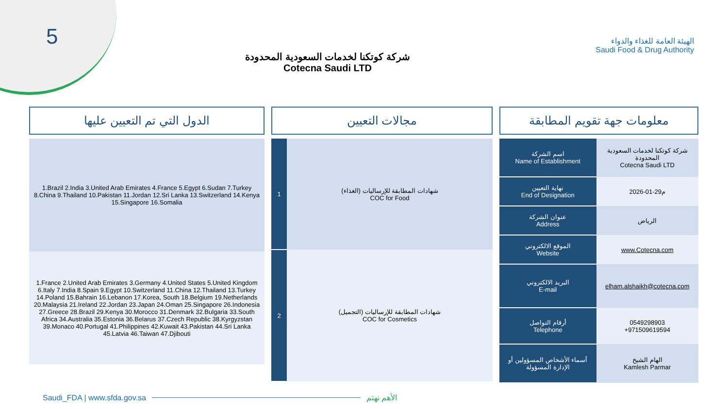5
شركة كوتكنا لخدمات السعودية المحدودة
Cotecna Saudi LTD
الهيئة العامة للغذاء والدواء
Saudi Food & Drug Authority
الدول التي تم التعيين عليها
| 1.Brazil 2.India 3.United Arab Emirates 4.France 5.Egypt 6.Sudan 7.Turkey 8.China 9.Thailand 10.Pakistan 11.Jordan 12.Sri Lanka 13.Switzerland 14.Kenya 15.Singapore 16.Somalia |
| 1.France 2.United Arab Emirates 3.Germany 4.United States 5.United Kingdom 6.Italy 7.India 8.Spain 9.Egypt 10.Switzerland 11.China 12.Thailand 13.Turkey 14.Poland 15.Bahrain 16.Lebanon 17.Korea, South 18.Belgium 19.Netherlands 20.Malaysia 21.Ireland 22.Jordan 23.Japan 24.Oman 25.Singapore 26.Indonesia 27.Greece 28.Brazil 29.Kenya 30.Morocco 31.Denmark 32.Bulgaria 33.South Africa 34.Australia 35.Estonia 36.Belarus 37.Czech Republic 38.Kyrgyzstan 39.Monaco 40.Portugal 41.Philippines 42.Kuwait 43.Pakistan 44.Sri Lanka 45.Latvia 46.Taiwan 47.Djibouti |
مجالات التعيين
| 1 | شهادات المطابقة للإرساليات (الغذاء) COC for Food |
| 2 | شهادات المطابقة للإرساليات (التجميل) COC for Cosmetics |
معلومات جهة تقويم المطابقة
| اسم الشركة Name of Establishment | شركة كوتكنا لخدمات السعودية المحدودة Cotecna Saudi LTD |
| نهاية التعيين End of Designation | 2026-01-29م |
| عنوان الشركة Address | الرياض |
| الموقع الالكتروني Website | www.Cotecna.com |
| البريد الالكتروني E-mail | elham.alshaikh@cotecna.com |
| أرقام التواصل Telephone | 0549298903 +971509619594 |
| أسماء الأشخاص المسؤولين أو الإدارة المسؤولة | الهام الشيخ Kamlesh Parmar |
Saudi_FDA | www.sfda.gov.sa الأهم نهتم